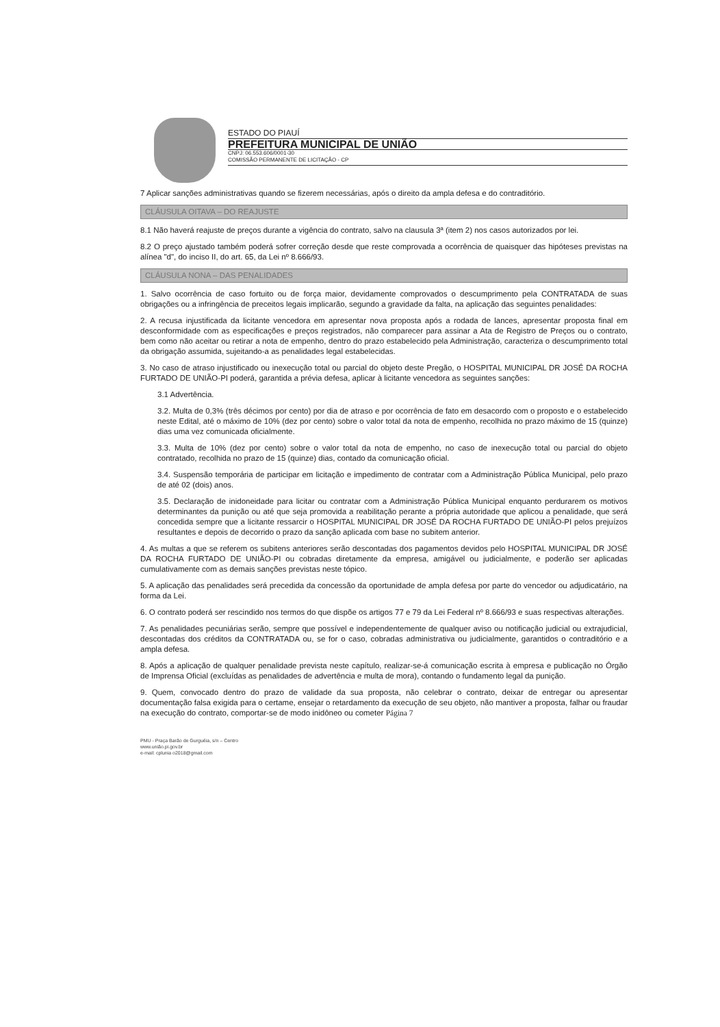ESTADO DO PIAUÍ
PREFEITURA MUNICIPAL DE UNIÃO
CNPJ: 06.553.606/0001-30
COMISSÃO PERMANENTE DE LICITAÇÃO - CP
7 Aplicar sanções administrativas quando se fizerem necessárias, após o direito da ampla defesa e do contraditório.
CLÁUSULA OITAVA – DO REAJUSTE
8.1 Não haverá reajuste de preços durante a vigência do contrato, salvo na clausula 3ª (item 2) nos casos autorizados por lei.
8.2 O preço ajustado também poderá sofrer correção desde que reste comprovada a ocorrência de quaisquer das hipóteses previstas na alínea "d", do inciso II, do art. 65, da Lei nº 8.666/93.
CLÁUSULA NONA – DAS PENALIDADES
1. Salvo ocorrência de caso fortuito ou de força maior, devidamente comprovados o descumprimento pela CONTRATADA de suas obrigações ou a infringência de preceitos legais implicarão, segundo a gravidade da falta, na aplicação das seguintes penalidades:
2. A recusa injustificada da licitante vencedora em apresentar nova proposta após a rodada de lances, apresentar proposta final em desconformidade com as especificações e preços registrados, não comparecer para assinar a Ata de Registro de Preços ou o contrato, bem como não aceitar ou retirar a nota de empenho, dentro do prazo estabelecido pela Administração, caracteriza o descumprimento total da obrigação assumida, sujeitando-a as penalidades legal estabelecidas.
3. No caso de atraso injustificado ou inexecução total ou parcial do objeto deste Pregão, o HOSPITAL MUNICIPAL DR JOSÉ DA ROCHA FURTADO DE UNIÃO-PI poderá, garantida a prévia defesa, aplicar à licitante vencedora as seguintes sanções:
3.1 Advertência.
3.2. Multa de 0,3% (três décimos por cento) por dia de atraso e por ocorrência de fato em desacordo com o proposto e o estabelecido neste Edital, até o máximo de 10% (dez por cento) sobre o valor total da nota de empenho, recolhida no prazo máximo de 15 (quinze) dias uma vez comunicada oficialmente.
3.3. Multa de 10% (dez por cento) sobre o valor total da nota de empenho, no caso de inexecução total ou parcial do objeto contratado, recolhida no prazo de 15 (quinze) dias, contado da comunicação oficial.
3.4. Suspensão temporária de participar em licitação e impedimento de contratar com a Administração Pública Municipal, pelo prazo de até 02 (dois) anos.
3.5. Declaração de inidoneidade para licitar ou contratar com a Administração Pública Municipal enquanto perdurarem os motivos determinantes da punição ou até que seja promovida a reabilitação perante a própria autoridade que aplicou a penalidade, que será concedida sempre que a licitante ressarcir o HOSPITAL MUNICIPAL DR JOSÉ DA ROCHA FURTADO DE UNIÃO-PI pelos prejuízos resultantes e depois de decorrido o prazo da sanção aplicada com base no subitem anterior.
4. As multas a que se referem os subitens anteriores serão descontadas dos pagamentos devidos pelo HOSPITAL MUNICIPAL DR JOSÉ DA ROCHA FURTADO DE UNIÃO-PI ou cobradas diretamente da empresa, amigável ou judicialmente, e poderão ser aplicadas cumulativamente com as demais sanções previstas neste tópico.
5. A aplicação das penalidades será precedida da concessão da oportunidade de ampla defesa por parte do vencedor ou adjudicatário, na forma da Lei.
6. O contrato poderá ser rescindido nos termos do que dispõe os artigos 77 e 79 da Lei Federal nº 8.666/93 e suas respectivas alterações.
7. As penalidades pecuniárias serão, sempre que possível e independentemente de qualquer aviso ou notificação judicial ou extrajudicial, descontadas dos créditos da CONTRATADA ou, se for o caso, cobradas administrativa ou judicialmente, garantidos o contraditório e a ampla defesa.
8. Após a aplicação de qualquer penalidade prevista neste capítulo, realizar-se-á comunicação escrita à empresa e publicação no Órgão de Imprensa Oficial (excluídas as penalidades de advertência e multa de mora), contando o fundamento legal da punição.
9. Quem, convocado dentro do prazo de validade da sua proposta, não celebrar o contrato, deixar de entregar ou apresentar documentação falsa exigida para o certame, ensejar o retardamento da execução de seu objeto, não mantiver a proposta, falhar ou fraudar na execução do contrato, comportar-se de modo inidôneo ou cometer Página 7
PMU - Praça Barão de Gurguéia, s/n – Centro
www.união.pi.gov.br
e-mail: cplunia o2018@gmail.com